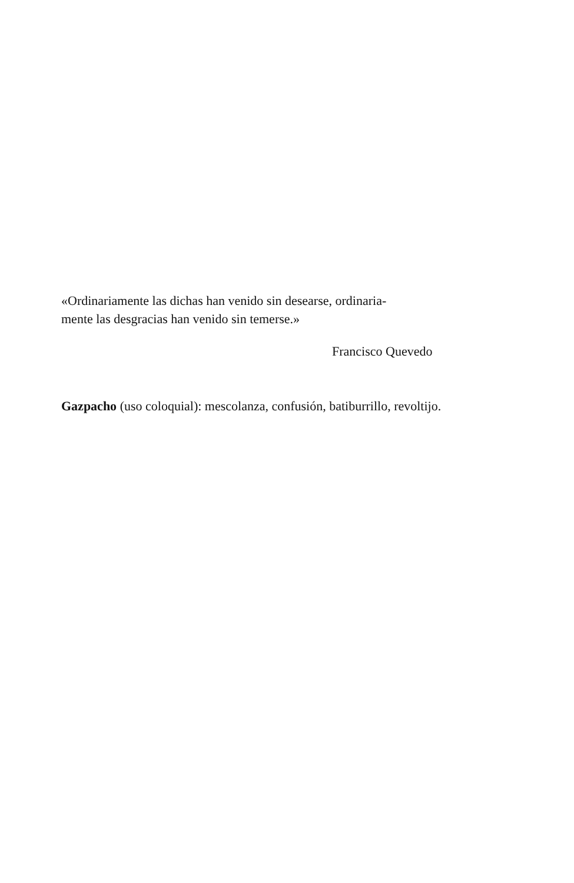«Ordinariamente las dichas han venido sin desearse, ordinaria-
mente las desgracias han venido sin temerse.»
Francisco Quevedo
Gazpacho (uso coloquial): mescolanza, confusión, batiburrillo, revoltijo.